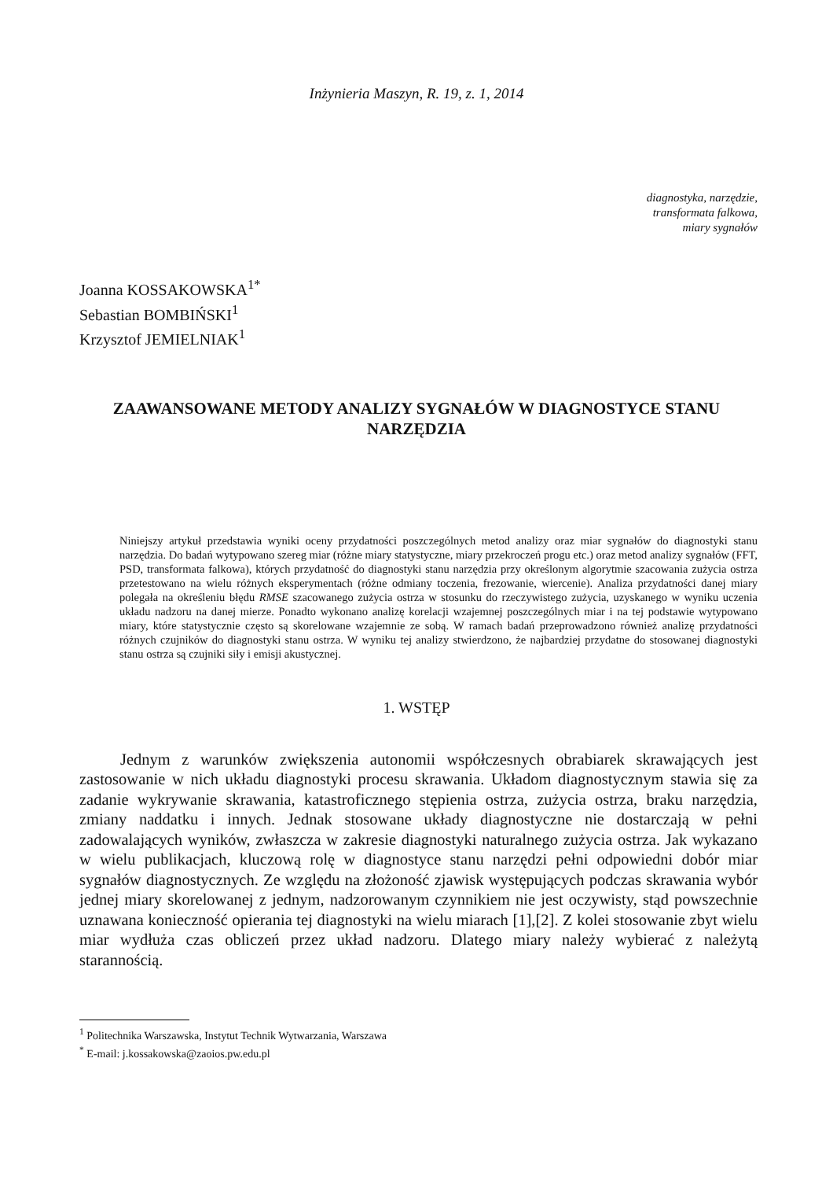Inżynieria Maszyn, R. 19, z. 1, 2014
diagnostyka, narzędzie,
transformata falkowa,
miary sygnałów
Joanna KOSSAKOWSKA<sup>1*</sup>
Sebastian BOMBIŃSKI<sup>1</sup>
Krzysztof JEMIELNIAK<sup>1</sup>
ZAAWANSOWANE METODY ANALIZY SYGNAŁÓW W DIAGNOSTYCE STANU NARZĘDZIA
Niniejszy artykuł przedstawia wyniki oceny przydatności poszczególnych metod analizy oraz miar sygnałów do diagnostyki stanu narzędzia. Do badań wytypowano szereg miar (różne miary statystyczne, miary przekroczeń progu etc.) oraz metod analizy sygnałów (FFT, PSD, transformata falkowa), których przydatność do diagnostyki stanu narzędzia przy określonym algorytmie szacowania zużycia ostrza przetestowano na wielu różnych eksperymentach (różne odmiany toczenia, frezowanie, wiercenie). Analiza przydatności danej miary polegała na określeniu błędu RMSE szacowanego zużycia ostrza w stosunku do rzeczywistego zużycia, uzyskanego w wyniku uczenia układu nadzoru na danej mierze. Ponadto wykonano analizę korelacji wzajemnej poszczególnych miar i na tej podstawie wytypowano miary, które statystycznie często są skorelowane wzajemnie ze sobą. W ramach badań przeprowadzono również analizę przydatności różnych czujników do diagnostyki stanu ostrza. W wyniku tej analizy stwierdzono, że najbardziej przydatne do stosowanej diagnostyki stanu ostrza są czujniki siły i emisji akustycznej.
1. WSTĘP
Jednym z warunków zwiększenia autonomii współczesnych obrabiarek skrawających jest zastosowanie w nich układu diagnostyki procesu skrawania. Układom diagnostycznym stawia się za zadanie wykrywanie skrawania, katastroficznego stępienia ostrza, zużycia ostrza, braku narzędzia, zmiany naddatku i innych. Jednak stosowane układy diagnostyczne nie dostarczają w pełni zadowalających wyników, zwłaszcza w zakresie diagnostyki naturalnego zużycia ostrza. Jak wykazano w wielu publikacjach, kluczową rolę w diagnostyce stanu narzędzi pełni odpowiedni dobór miar sygnałów diagnostycznych. Ze względu na złożoność zjawisk występujących podczas skrawania wybór jednej miary skorelowanej z jednym, nadzorowanym czynnikiem nie jest oczywisty, stąd powszechnie uznawana konieczność opierania tej diagnostyki na wielu miarach [1],[2]. Z kolei stosowanie zbyt wielu miar wydłuża czas obliczeń przez układ nadzoru. Dlatego miary należy wybierać z należytą starannością.
<sup>1</sup> Politechnika Warszawska, Instytut Technik Wytwarzania, Warszawa
<sup>*</sup> E-mail: j.kossakowska@zaoios.pw.edu.pl